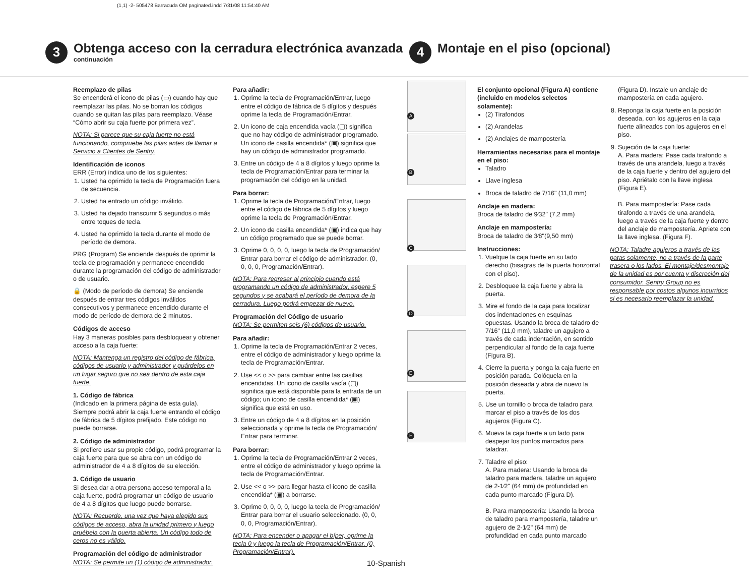(1,1) -2- 505478 Barracuda OM paginated.indd 7/31/08 11:54:40 AM
3
Obtenga acceso con la cerradura electrónica avanzada
continuación
4
Montaje en el piso (opcional)
Reemplazo de pilas
Se encenderá el icono de pilas (▭) cuando hay que reemplazar las pilas. No se borran los códigos cuando se quitan las pilas para reemplazo. Véase “Cómo abrir su caja fuerte por primera vez”.
NOTA: Si parece que su caja fuerte no está funcionando, compruebe las pilas antes de llamar a Servicio a Clientes de Sentry.
Identificación de iconos
ERR (Error) indica uno de los siguientes:
1. Usted ha oprimido la tecla de Programación fuera de secuencia.
2. Usted ha entrado un código inválido.
3. Usted ha dejado transcurrir 5 segundos o más entre toques de tecla.
4. Usted ha oprimido la tecla durante el modo de período de demora.
PRG (Program) Se enciende después de oprimir la tecla de programación y permanece encendido durante la programación del código de administrador o de usuario.
🔒 (Modo de período de demora) Se enciende después de entrar tres códigos inválidos consecutivos y permanece encendido durante el modo de período de demora de 2 minutos.
Códigos de acceso
Hay 3 maneras posibles para desbloquear y obtener acceso a la caja fuerte:
NOTA: Mantenga un registro del código de fábrica, códigos de usuario y administrador y guárdelos en un lugar seguro que no sea dentro de esta caja fuerte.
1. Código de fábrica
(Indicado en la primera página de esta guía). Siempre podrá abrir la caja fuerte entrando el código de fábrica de 5 dígitos prefijado. Este código no puede borrarse.
2. Código de administrador
Si prefiere usar su propio código, podrá programar la caja fuerte para que se abra con un código de administrador de 4 a 8 dígitos de su elección.
3. Código de usuario
Si desea dar a otra persona acceso temporal a la caja fuerte, podrá programar un código de usuario de 4 a 8 dígitos que luego puede borrarse.
NOTA: Recuerde, una vez que haya elegido sus códigos de acceso, abra la unidad primero y luego pruébela con la puerta abierta. Un código todo de ceros no es válido.
Programación del código de administrador
NOTA: Se permite un (1) código de administrador.
Para añadir:
1. Oprime la tecla de Programación/Entrar, luego entre el código de fábrica de 5 dígitos y después oprime la tecla de Programación/Entrar.
2. Un icono de caja encendida vacía (▢) significa que no hay código de administrador programado. Un icono de casilla encendida* (▣) significa que hay un código de administrador programado.
3. Entre un código de 4 a 8 dígitos y luego oprime la tecla de Programación/Entrar para terminar la programación del código en la unidad.
Para borrar:
1. Oprime la tecla de Programación/Entrar, luego entre el código de fábrica de 5 dígitos y luego oprime la tecla de Programación/Entrar.
2. Un icono de casilla encendida* (▣) indica que hay un código programado que se puede borrar.
3. Oprime 0, 0, 0, 0, luego la tecla de Programación/ Entrar para borrar el código de administrador. (0, 0, 0, 0, Programación/Entrar).
NOTA: Para regresar al principio cuando está programando un código de administrador, espere 5 segundos y se acabará el período de demora de la cerradura. Luego podrá empezar de nuevo.
Programación del Código de usuario
NOTA: Se permiten seis (6) códigos de usuario.
Para añadir:
1. Oprime la tecla de Programación/Entrar 2 veces, entre el código de administrador y luego oprime la tecla de Programación/Entrar.
2. Use << o >> para cambiar entre las casillas encendidas. Un icono de casilla vacía (▢) significa que está disponible para la entrada de un código; un icono de casilla encendida* (▣) significa que está en uso.
3. Entre un código de 4 a 8 dígitos en la posición seleccionada y oprime la tecla de Programación/ Entrar para terminar.
Para borrar:
1. Oprime la tecla de Programación/Entrar 2 veces, entre el código de administrador y luego oprime la tecla de Programación/Entrar.
2. Use << o >> para llegar hasta el icono de casilla encendida* (▣) a borrarse.
3. Oprime 0, 0, 0, 0, luego la tecla de Programación/ Entrar para borrar el usuario seleccionado. (0, 0, 0, 0, Programación/Entrar).
NOTA: Para encender o apagar el bíper, oprime la tecla 0 y luego la tecla de Programación/Entrar. (0, Programación/Entrar).
A
B
C
D
E
F
El conjunto opcional (Figura A) contiene (incluido en modelos selectos solamente):
(2) Tirafondos
(2) Arandelas
(2) Anclajes de mampostería
Herramientas necesarias para el montaje en el piso:
Taladro
Llave inglesa
Broca de taladro de 7/16" (11,0 mm)
Anclaje en madera:
Broca de taladro de 9⁄32" (7,2 mm)
Anclaje en mampostería:
Broca de taladro de 3⁄8"(9,50 mm)
Instrucciones:
1. Vuelque la caja fuerte en su lado derecho (bisagras de la puerta horizontal con el piso).
2. Desbloquee la caja fuerte y abra la puerta.
3. Mire el fondo de la caja para localizar dos indentaciones en esquinas opuestas. Usando la broca de taladro de 7/16" (11,0 mm), taladre un agujero a través de cada indentación, en sentido perpendicular al fondo de la caja fuerte (Figura B).
4. Cierre la puerta y ponga la caja fuerte en posición parada. Colóquela en la posición deseada y abra de nuevo la puerta.
5. Use un tornillo o broca de taladro para marcar el piso a través de los dos agujeros (Figura C).
6. Mueva la caja fuerte a un lado para despejar los puntos marcados para taladrar.
7. Taladre el piso:
A. Para madera: Usando la broca de taladro para madera, taladre un agujero de 2-1⁄2" (64 mm) de profundidad en cada punto marcado (Figura D).
B. Para mampostería: Usando la broca de taladro para mampostería, taladre un agujero de 2-1⁄2" (64 mm) de profundidad en cada punto marcado
(Figura D). Instale un anclaje de mampostería en cada agujero.
8. Reponga la caja fuerte en la posición deseada, con los agujeros en la caja fuerte alineados con los agujeros en el piso.
9. Sujeción de la caja fuerte:
A. Para madera: Pase cada tirafondo a través de una arandela, luego a través de la caja fuerte y dentro del agujero del piso. Apriétalo con la llave inglesa (Figura E).
B. Para mampostería: Pase cada tirafondo a través de una arandela, luego a través de la caja fuerte y dentro del anclaje de mampostería. Apriete con la llave inglesa. (Figura F).
NOTA: Taladre agujeros a través de las patas solamente, no a través de la parte trasera o los lados. El montaje/desmontaje de la unidad es por cuenta y discreción del consumidor. Sentry Group no es responsable por costos algunos incurridos si es necesario reemplazar la unidad.
10-Spanish